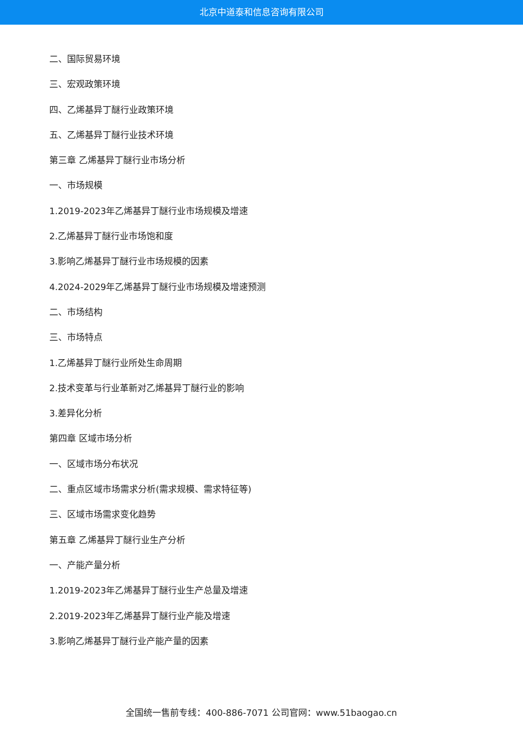北京中道泰和信息咨询有限公司
二、国际贸易环境
三、宏观政策环境
四、乙烯基异丁醚行业政策环境
五、乙烯基异丁醚行业技术环境
第三章 乙烯基异丁醚行业市场分析
一、市场规模
1.2019-2023年乙烯基异丁醚行业市场规模及增速
2.乙烯基异丁醚行业市场饱和度
3.影响乙烯基异丁醚行业市场规模的因素
4.2024-2029年乙烯基异丁醚行业市场规模及增速预测
二、市场结构
三、市场特点
1.乙烯基异丁醚行业所处生命周期
2.技术变革与行业革新对乙烯基异丁醚行业的影响
3.差异化分析
第四章 区域市场分析
一、区域市场分布状况
二、重点区域市场需求分析(需求规模、需求特征等)
三、区域市场需求变化趋势
第五章 乙烯基异丁醚行业生产分析
一、产能产量分析
1.2019-2023年乙烯基异丁醚行业生产总量及增速
2.2019-2023年乙烯基异丁醚行业产能及增速
3.影响乙烯基异丁醚行业产能产量的因素
全国统一售前专线：400-886-7071 公司官网：www.51baogao.cn